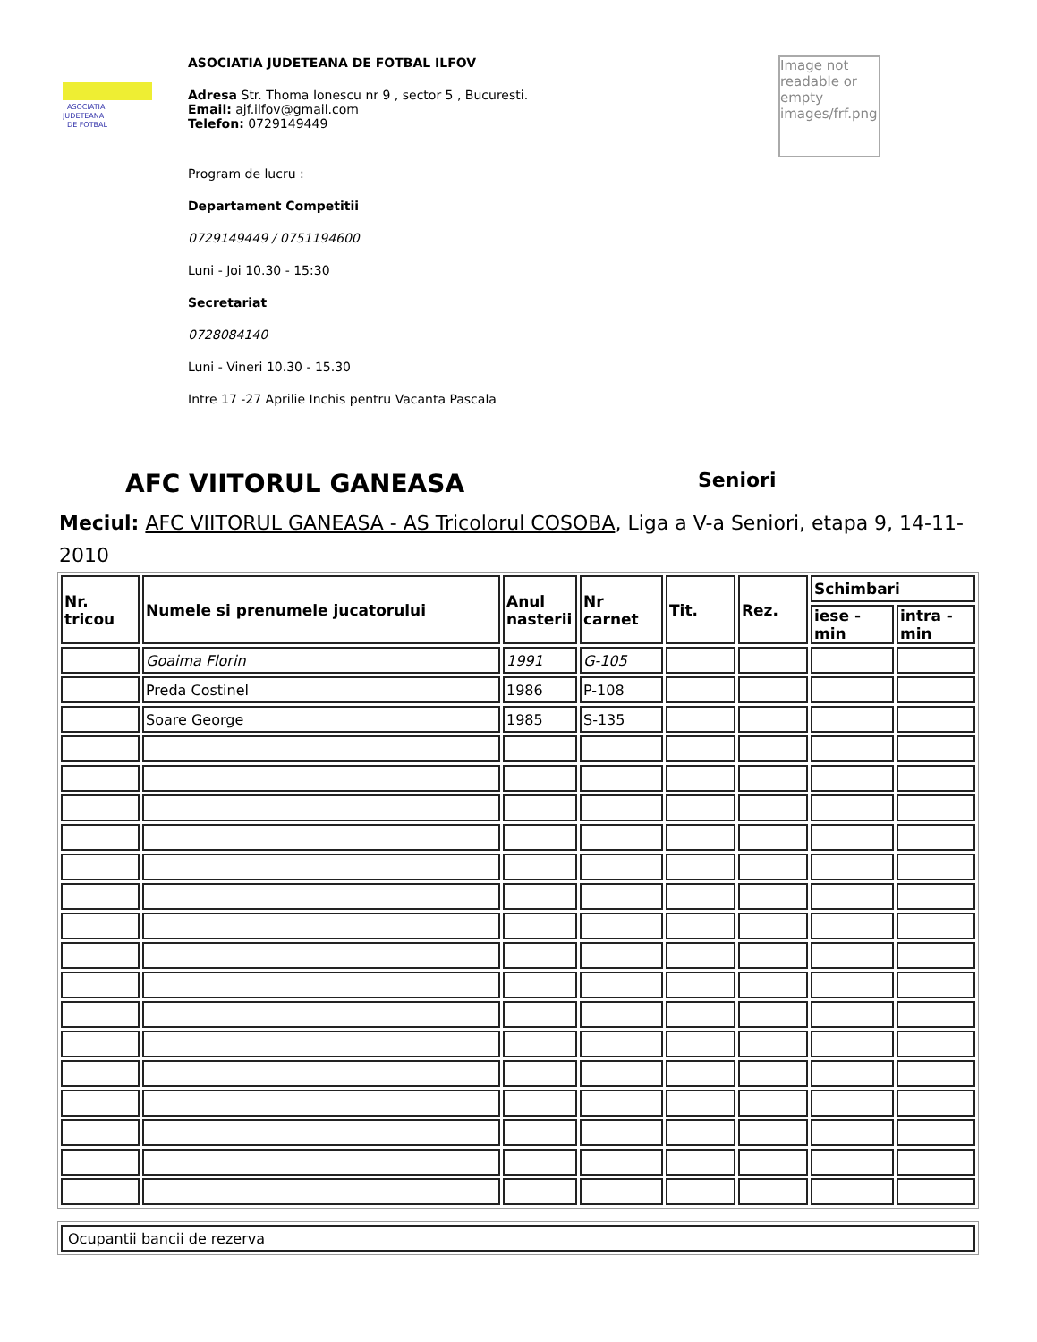ASOCIATIA
JUDETEANA
DE FOTBAL
ASOCIATIA JUDETEANA DE FOTBAL ILFOV
Adresa Str. Thoma Ionescu nr 9 , sector 5 , Bucuresti.
Email: ajf.ilfov@gmail.com
Telefon: 0729149449
Program de lucru :
Departament Competitii
0729149449 / 0751194600
Luni - Joi 10.30 - 15:30
Secretariat
0728084140
Luni - Vineri 10.30 - 15.30
Intre 17 -27 Aprilie Inchis pentru Vacanta Pascala
Image not readable or empty images/frf.png
AFC VIITORUL GANEASA Seniori
Meciul: AFC VIITORUL GANEASA - AS Tricolorul COSOBA, Liga a V-a Seniori, etapa 9, 14-11-2010
| Nr. tricou | Numele si prenumele jucatorului | Anul nasterii | Nr carnet | Tit. | Rez. | Schimbari | |
| --- | --- | --- | --- | --- | --- | --- | --- |
| | | | | | | iese - min | intra - min |
| | Goaima Florin | 1991 | G-105 | | | | |
| | Preda Costinel | 1986 | P-108 | | | | |
| | Soare George | 1985 | S-135 | | | | |
| Ocupantii bancii de rezerva |